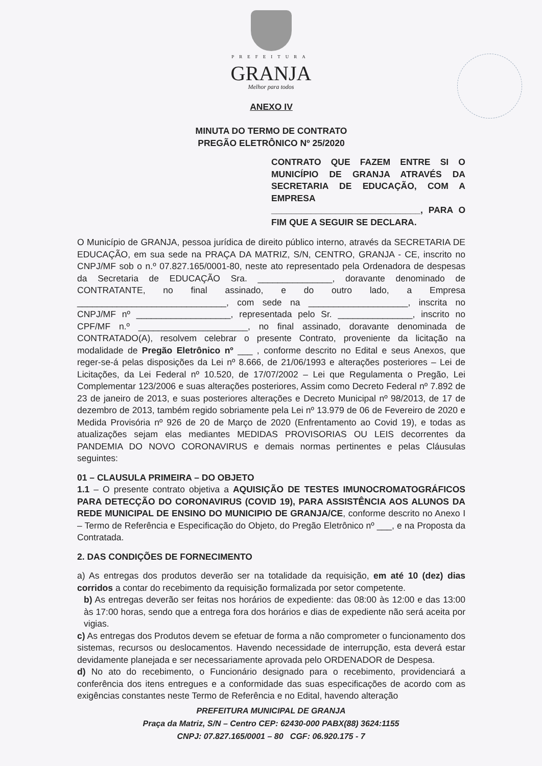PREFEITURA
GRANJA
Melhor para todos
ANEXO IV
MINUTA DO TERMO DE CONTRATO
PREGÃO ELETRÔNICO Nº 25/2020
CONTRATO QUE FAZEM ENTRE SI O MUNICÍPIO DE GRANJA ATRAVÉS DA SECRETARIA DE EDUCAÇÃO, COM A EMPRESA ______________________________, PARA O FIM QUE A SEGUIR SE DECLARA.
O Município de GRANJA, pessoa jurídica de direito público interno, através da SECRETARIA DE EDUCAÇÃO, em sua sede na PRAÇA DA MATRIZ, S/N, CENTRO, GRANJA - CE, inscrito no CNPJ/MF sob o n.º 07.827.165/0001-80, neste ato representado pela Ordenadora de despesas da Secretaria de EDUCAÇÃO Sra. _______________, doravante denominado de CONTRATANTE, no final assinado, e do outro lado, a Empresa ______________________________, com sede na ____________________, inscrita no CNPJ/MF nº ___________________, representada pelo Sr. _______________, inscrito no CPF/MF n.º ______________________, no final assinado, doravante denominada de CONTRATADO(A), resolvem celebrar o presente Contrato, proveniente da licitação na modalidade de Pregão Eletrônico nº ___ , conforme descrito no Edital e seus Anexos, que reger-se-á pelas disposições da Lei nº 8.666, de 21/06/1993 e alterações posteriores – Lei de Licitações, da Lei Federal nº 10.520, de 17/07/2002 – Lei que Regulamenta o Pregão, Lei Complementar 123/2006 e suas alterações posteriores, Assim como Decreto Federal nº 7.892 de 23 de janeiro de 2013, e suas posteriores alterações e Decreto Municipal nº 98/2013, de 17 de dezembro de 2013, também regido sobriamente pela Lei nº 13.979 de 06 de Fevereiro de 2020 e Medida Provisória nº 926 de 20 de Março de 2020 (Enfrentamento ao Covid 19), e todas as atualizações sejam elas mediantes MEDIDAS PROVISORIAS OU LEIS decorrentes da PANDEMIA DO NOVO CORONAVIRUS e demais normas pertinentes e pelas Cláusulas seguintes:
01 – CLAUSULA PRIMEIRA – DO OBJETO
1.1 – O presente contrato objetiva a AQUISIÇÃO DE TESTES IMUNOCROMATOGRÁFICOS PARA DETECÇÃO DO CORONAVIRUS (COVID 19), PARA ASSISTÊNCIA AOS ALUNOS DA REDE MUNICIPAL DE ENSINO DO MUNICIPIO DE GRANJA/CE, conforme descrito no Anexo I – Termo de Referência e Especificação do Objeto, do Pregão Eletrônico nº ___, e na Proposta da Contratada.
2. DAS CONDIÇÕES DE FORNECIMENTO
a) As entregas dos produtos deverão ser na totalidade da requisição, em até 10 (dez) dias corridos a contar do recebimento da requisição formalizada por setor competente.
b) As entregas deverão ser feitas nos horários de expediente: das 08:00 às 12:00 e das 13:00 às 17:00 horas, sendo que a entrega fora dos horários e dias de expediente não será aceita por vigias.
c) As entregas dos Produtos devem se efetuar de forma a não comprometer o funcionamento dos sistemas, recursos ou deslocamentos. Havendo necessidade de interrupção, esta deverá estar devidamente planejada e ser necessariamente aprovada pelo ORDENADOR de Despesa.
d) No ato do recebimento, o Funcionário designado para o recebimento, providenciará a conferência dos itens entregues e a conformidade das suas especificações de acordo com as exigências constantes neste Termo de Referência e no Edital, havendo alteração
PREFEITURA MUNICIPAL DE GRANJA
Praça da Matriz, S/N – Centro CEP: 62430-000 PABX(88) 3624:1155
CNPJ: 07.827.165/0001 – 80 CGF: 06.920.175 - 7